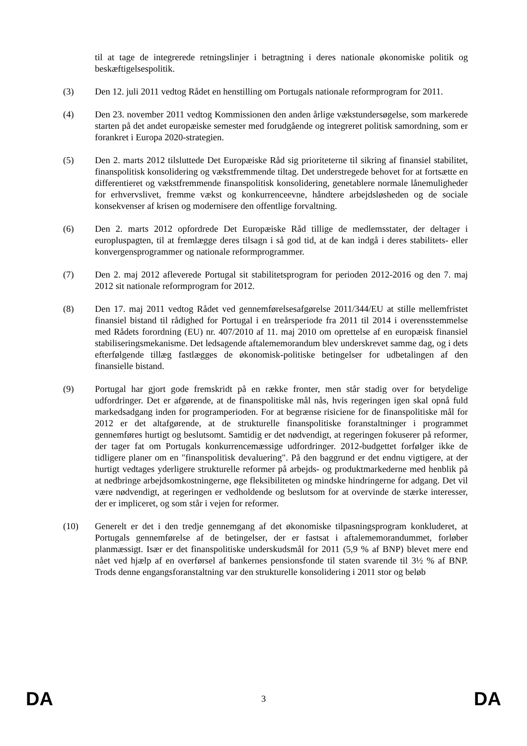til at tage de integrerede retningslinjer i betragtning i deres nationale økonomiske politik og beskæftigelsespolitik.
(3) Den 12. juli 2011 vedtog Rådet en henstilling om Portugals nationale reformprogram for 2011.
(4) Den 23. november 2011 vedtog Kommissionen den anden årlige vækstundersøgelse, som markerede starten på det andet europæiske semester med forudgående og integreret politisk samordning, som er forankret i Europa 2020-strategien.
(5) Den 2. marts 2012 tilsluttede Det Europæiske Råd sig prioriteterne til sikring af finansiel stabilitet, finanspolitisk konsolidering og vækstfremmende tiltag. Det understregede behovet for at fortsætte en differentieret og vækstfremmende finanspolitisk konsolidering, genetablere normale lånemuligheder for erhvervslivet, fremme vækst og konkurrenceevne, håndtere arbejdsløsheden og de sociale konsekvenser af krisen og modernisere den offentlige forvaltning.
(6) Den 2. marts 2012 opfordrede Det Europæiske Råd tillige de medlemsstater, der deltager i europluspagten, til at fremlægge deres tilsagn i så god tid, at de kan indgå i deres stabilitets- eller konvergensprogrammer og nationale reformprogrammer.
(7) Den 2. maj 2012 afleverede Portugal sit stabilitetsprogram for perioden 2012-2016 og den 7. maj 2012 sit nationale reformprogram for 2012.
(8) Den 17. maj 2011 vedtog Rådet ved gennemførelsesafgørelse 2011/344/EU at stille mellemfristet finansiel bistand til rådighed for Portugal i en treårsperiode fra 2011 til 2014 i overensstemmelse med Rådets forordning (EU) nr. 407/2010 af 11. maj 2010 om oprettelse af en europæisk finansiel stabiliseringsmekanisme. Det ledsagende aftalememorandum blev underskrevet samme dag, og i dets efterfølgende tillæg fastlægges de økonomisk-politiske betingelser for udbetalingen af den finansielle bistand.
(9) Portugal har gjort gode fremskridt på en række fronter, men står stadig over for betydelige udfordringer. Det er afgørende, at de finanspolitiske mål nås, hvis regeringen igen skal opnå fuld markedsadgang inden for programperioden. For at begrænse risiciene for de finanspolitiske mål for 2012 er det altafgørende, at de strukturelle finanspolitiske foranstaltninger i programmet gennemføres hurtigt og beslutsomt. Samtidig er det nødvendigt, at regeringen fokuserer på reformer, der tager fat om Portugals konkurrencemæssige udfordringer. 2012-budgettet forfølger ikke de tidligere planer om en "finanspolitisk devaluering". På den baggrund er det endnu vigtigere, at der hurtigt vedtages yderligere strukturelle reformer på arbejds- og produktmarkederne med henblik på at nedbringe arbejdsomkostningerne, øge fleksibiliteten og mindske hindringerne for adgang. Det vil være nødvendigt, at regeringen er vedholdende og beslutsom for at overvinde de stærke interesser, der er impliceret, og som står i vejen for reformer.
(10) Generelt er det i den tredje gennemgang af det økonomiske tilpasningsprogram konkluderet, at Portugals gennemførelse af de betingelser, der er fastsat i aftalememorandummet, forløber planmæssigt. Især er det finanspolitiske underskudsmål for 2011 (5,9 % af BNP) blevet mere end nået ved hjælp af en overførsel af bankernes pensionsfonde til staten svarende til 3½ % af BNP. Trods denne engangsforanstaltning var den strukturelle konsolidering i 2011 stor og beløb
DA 3 DA